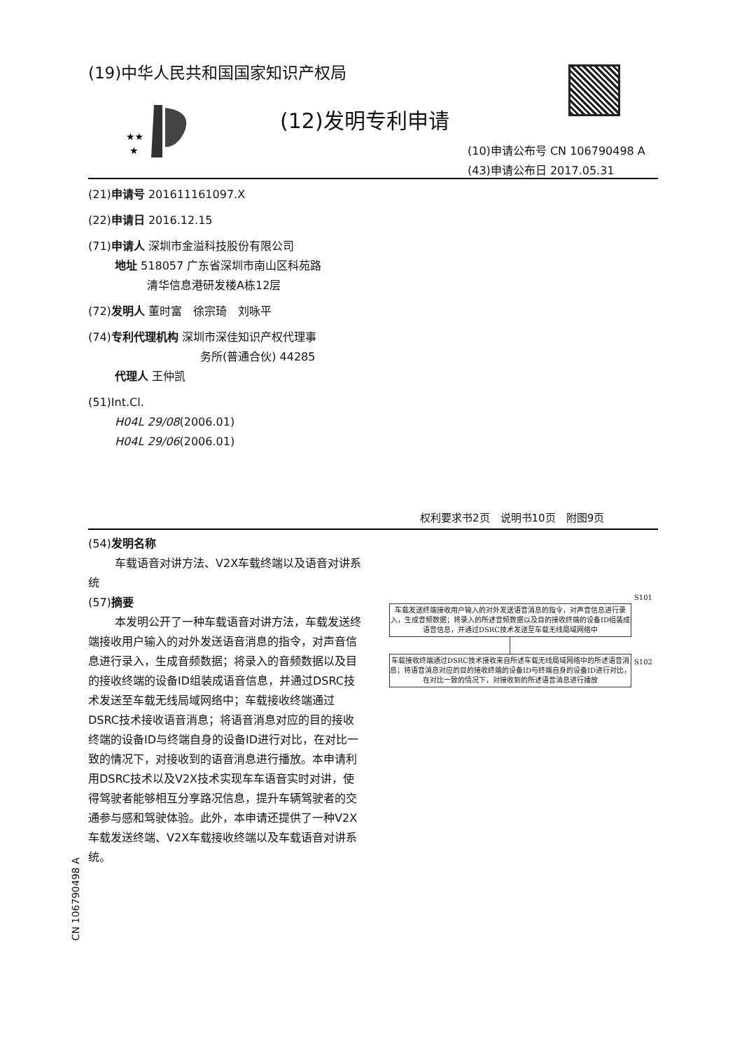(19)中华人民共和国国家知识产权局
★★
★
(12)发明专利申请
(10)申请公布号 CN 106790498 A
(43)申请公布日 2017.05.31
(21)申请号 201611161097.X
(22)申请日 2016.12.15
(71)申请人 深圳市金溢科技股份有限公司
地址 518057 广东省深圳市南山区科苑路
清华信息港研发楼A栋12层
(72)发明人 董时富　徐宗琦　刘咏平
(74)专利代理机构 深圳市深佳知识产权代理事
务所(普通合伙) 44285
代理人 王仲凯
(51)Int.Cl.
H04L 29/08(2006.01)
H04L 29/06(2006.01)
权利要求书2页　说明书10页　附图9页
(54)发明名称
车载语音对讲方法、V2X车载终端以及语音对讲系统
(57)摘要
本发明公开了一种车载语音对讲方法，车载发送终端接收用户输入的对外发送语音消息的指令，对声音信息进行录入，生成音频数据；将录入的音频数据以及目的接收终端的设备ID组装成语音信息，并通过DSRC技术发送至车载无线局域网络中；车载接收终端通过DSRC技术接收语音消息；将语音消息对应的目的接收终端的设备ID与终端自身的设备ID进行对比，在对比一致的情况下，对接收到的语音消息进行播放。本申请利用DSRC技术以及V2X技术实现车车语音实时对讲，使得驾驶者能够相互分享路况信息，提升车辆驾驶者的交通参与感和驾驶体验。此外，本申请还提供了一种V2X车载发送终端、V2X车载接收终端以及车载语音对讲系统。
CN 106790498 A
S101
车载发送终端接收用户输入的对外发送语音消息的指令，对声音信息进行录入，生成音频数据；将录入的所述音频数据以及目的接收终端的设备ID组装成语音信息，并通过DSRC技术发送至车载无线局域网络中
S102
车载接收终端通过DSRC技术接收来自所述车载无线局域网络中的所述语音消息；将语音消息对应的目的接收终端的设备ID与终端自身的设备ID进行对比，在对比一致的情况下，对接收到的所述语音消息进行播放